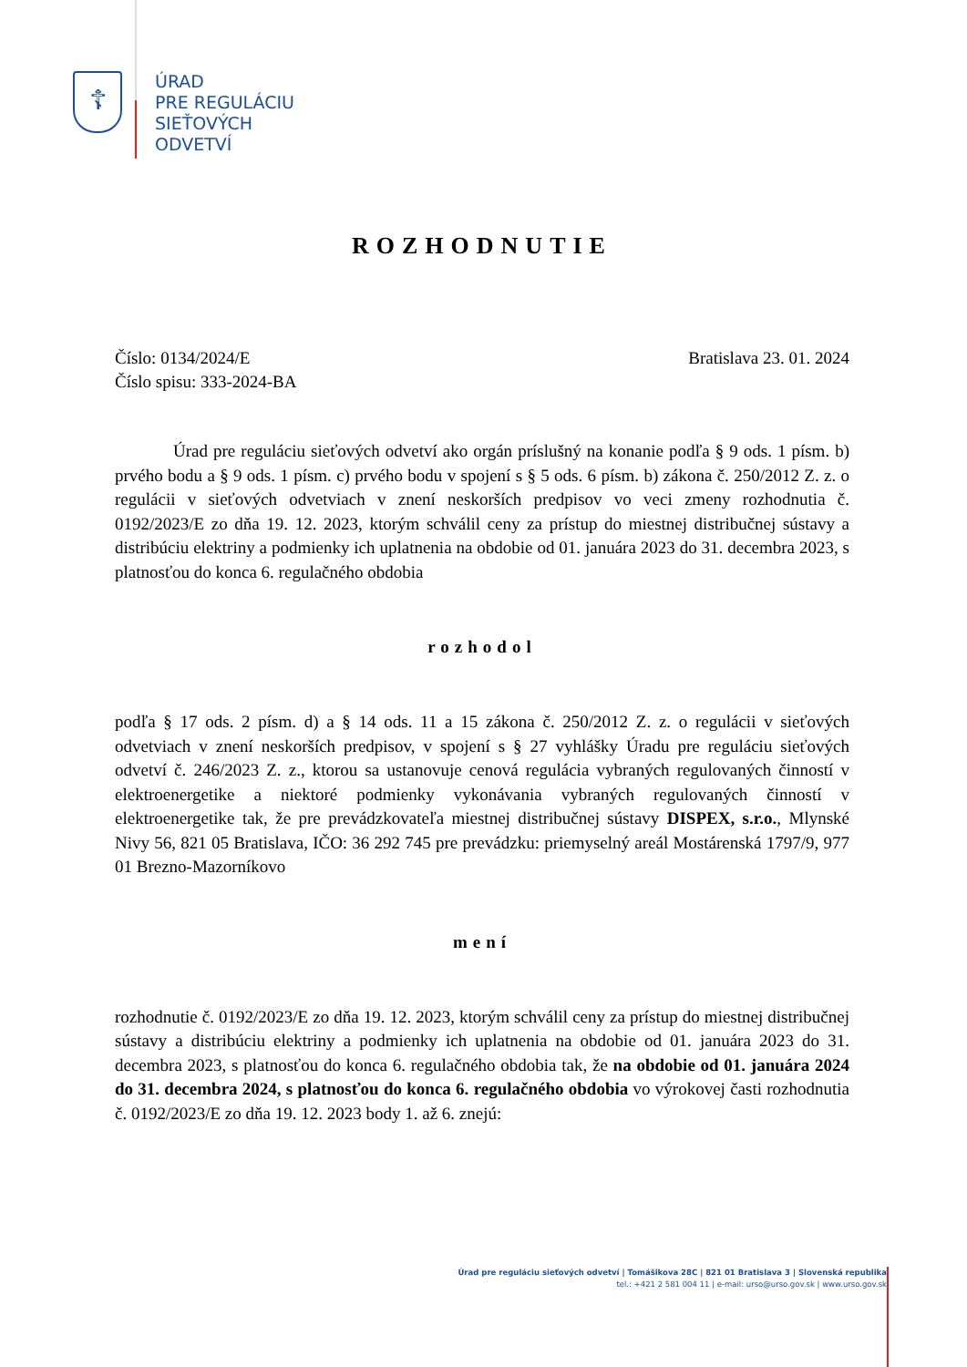☦
ÚRAD
PRE REGULÁCIU
SIEŤOVÝCH
ODVETVÍ
ROZHODNUTIE
Číslo: 0134/2024/E Bratislava 23. 01. 2024
Číslo spisu: 333-2024-BA
Úrad pre reguláciu sieťových odvetví ako orgán príslušný na konanie podľa § 9 ods. 1 písm. b) prvého bodu a § 9 ods. 1 písm. c) prvého bodu v spojení s § 5 ods. 6 písm. b) zákona č. 250/2012 Z. z. o regulácii v sieťových odvetviach v znení neskorších predpisov vo veci zmeny rozhodnutia č. 0192/2023/E zo dňa 19. 12. 2023, ktorým schválil ceny za prístup do miestnej distribučnej sústavy a distribúciu elektriny a podmienky ich uplatnenia na obdobie od 01. januára 2023 do 31. decembra 2023, s platnosťou do konca 6. regulačného obdobia
rozhodol
podľa § 17 ods. 2 písm. d) a § 14 ods. 11 a 15 zákona č. 250/2012 Z. z. o regulácii v sieťových odvetviach v znení neskorších predpisov, v spojení s § 27 vyhlášky Úradu pre reguláciu sieťových odvetví č. 246/2023 Z. z., ktorou sa ustanovuje cenová regulácia vybraných regulovaných činností v elektroenergetike a niektoré podmienky vykonávania vybraných regulovaných činností v elektroenergetike tak, že pre prevádzkovateľa miestnej distribučnej sústavy DISPEX, s.r.o., Mlynské Nivy 56, 821 05 Bratislava, IČO: 36 292 745 pre prevádzku: priemyselný areál Mostárenská 1797/9, 977 01 Brezno-Mazorníkovo
mení
rozhodnutie č. 0192/2023/E zo dňa 19. 12. 2023, ktorým schválil ceny za prístup do miestnej distribučnej sústavy a distribúciu elektriny a podmienky ich uplatnenia na obdobie od 01. januára 2023 do 31. decembra 2023, s platnosťou do konca 6. regulačného obdobia tak, že na obdobie od 01. januára 2024 do 31. decembra 2024, s platnosťou do konca 6. regulačného obdobia vo výrokovej časti rozhodnutia č. 0192/2023/E zo dňa 19. 12. 2023 body 1. až 6. znejú:
Úrad pre reguláciu sieťových odvetví | Tomášikova 28C | 821 01 Bratislava 3 | Slovenská republika
tel.: +421 2 581 004 11 | e-mail: urso@urso.gov.sk | www.urso.gov.sk